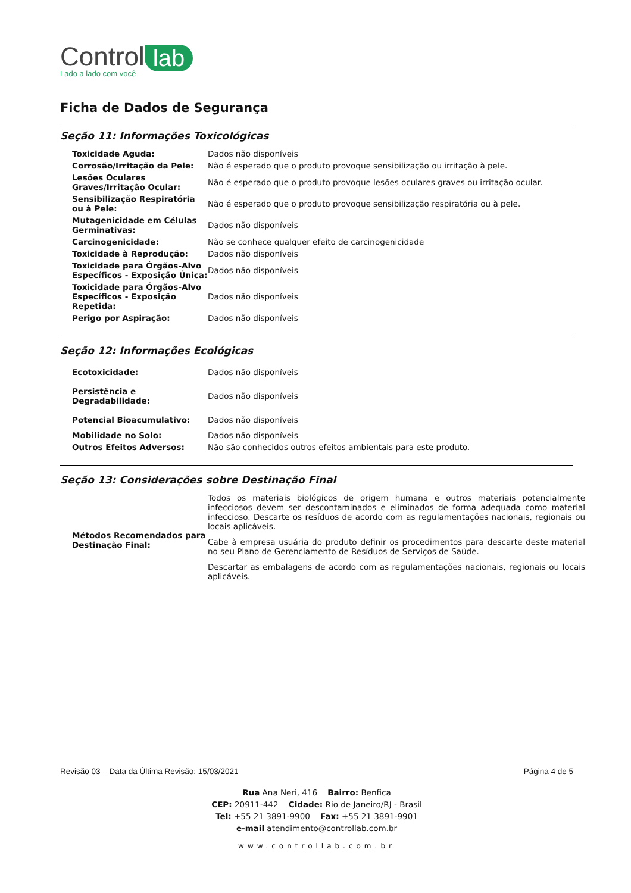Control lab
Lado a lado com você
Ficha de Dados de Segurança
Seção 11: Informações Toxicológicas
| Toxicidade Aguda: | Dados não disponíveis |
| Corrosão/Irritação da Pele: | Não é esperado que o produto provoque sensibilização ou irritação à pele. |
| Lesões Oculares Graves/Irritação Ocular: | Não é esperado que o produto provoque lesões oculares graves ou irritação ocular. |
| Sensibilização Respiratória ou à Pele: | Não é esperado que o produto provoque sensibilização respiratória ou à pele. |
| Mutagenicidade em Células Germinativas: | Dados não disponíveis |
| Carcinogenicidade: | Não se conhece qualquer efeito de carcinogenicidade |
| Toxicidade à Reprodução: | Dados não disponíveis |
| Toxicidade para Órgãos-Alvo Específicos - Exposição Única: | Dados não disponíveis |
| Toxicidade para Órgãos-Alvo Específicos - Exposição Repetida: | Dados não disponíveis |
| Perigo por Aspiração: | Dados não disponíveis |
Seção 12: Informações Ecológicas
| Ecotoxicidade: | Dados não disponíveis |
| Persistência e Degradabilidade: | Dados não disponíveis |
| Potencial Bioacumulativo: | Dados não disponíveis |
| Mobilidade no Solo: | Dados não disponíveis |
| Outros Efeitos Adversos: | Não são conhecidos outros efeitos ambientais para este produto. |
Seção 13: Considerações sobre Destinação Final
| Métodos Recomendados para Destinação Final: | Todos os materiais biológicos de origem humana e outros materiais potencialmente infecciosos devem ser descontaminados e eliminados de forma adequada como material infeccioso. Descarte os resíduos de acordo com as regulamentações nacionais, regionais ou locais aplicáveis. Cabe à empresa usuária do produto definir os procedimentos para descarte deste material no seu Plano de Gerenciamento de Resíduos de Serviços de Saúde. Descartar as embalagens de acordo com as regulamentações nacionais, regionais ou locais aplicáveis. |
Revisão 03 – Data da Última Revisão: 15/03/2021 Página 4 de 5
Rua Ana Neri, 416 Bairro: Benfica
CEP: 20911-442 Cidade: Rio de Janeiro/RJ - Brasil
Tel: +55 21 3891-9900 Fax: +55 21 3891-9901
e-mail atendimento@controllab.com.br
www.controllab.com.br